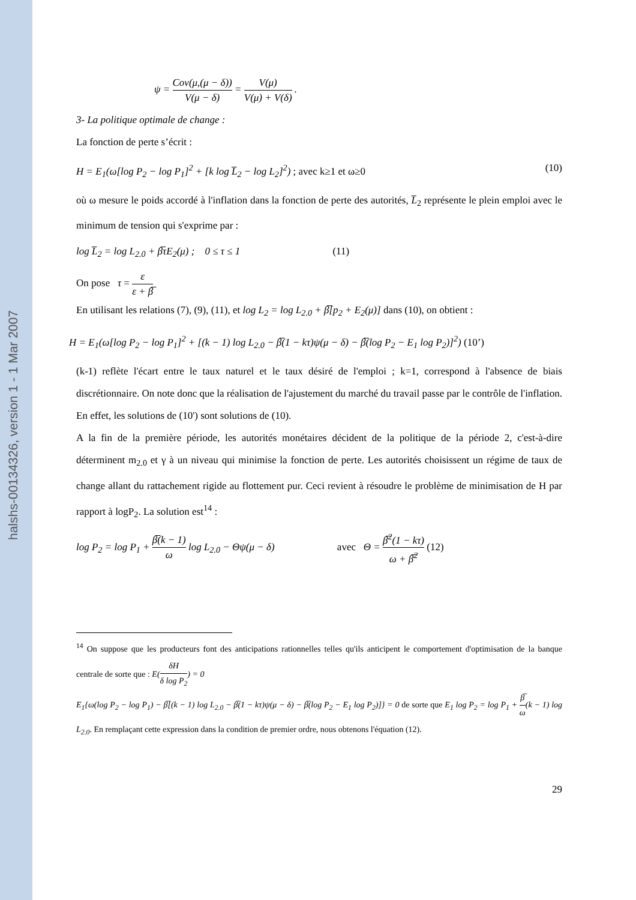halshs-00134326, version 1 - 1 Mar 2007
ψ = Cov(μ,(μ − δ)) V(μ − δ) = V(μ) V(μ) + V(δ) .
3- La politique optimale de change :
La fonction de perte s’écrit :
H = E<sub>1</sub>(ω[log P<sub>2</sub> − log P<sub>1</sub>]<sup>2</sup> + [k log L̅<sub>2</sub> − log L<sub>2</sub>]<sup>2</sup>) ; avec k≥1 et ω≥0 (10)
où ω mesure le poids accordé à l'inflation dans la fonction de perte des autorités, L̅<sub>2</sub> représente le plein emploi avec le minimum de tension qui s'exprime par :
log L̅<sub>2</sub> = log L<sub>2.0</sub> + β̅τE<sub>2</sub>(μ) ; 0 ≤ τ ≤ 1 (11)
On pose τ = ε ε + β̅
En utilisant les relations (7), (9), (11), et log L<sub>2</sub> = log L<sub>2.0</sub> + β̅[p<sub>2</sub> + E<sub>2</sub>(μ)] dans (10), on obtient :
H = E<sub>1</sub>(ω[log P<sub>2</sub> − log P<sub>1</sub>]<sup>2</sup> + [(k − 1) log L<sub>2.0</sub> − β̅(1 − kτ)ψ(μ − δ) − β̅(log P<sub>2</sub> − E<sub>1</sub> log P<sub>2</sub>)]<sup>2</sup>) (10’)
(k-1) reflète l'écart entre le taux naturel et le taux désiré de l'emploi ; k=1, correspond à l'absence de biais discrétionnaire. On note donc que la réalisation de l'ajustement du marché du travail passe par le contrôle de l'inflation. En effet, les solutions de (10') sont solutions de (10).
A la fin de la première période, les autorités monétaires décident de la politique de la période 2, c'est-à-dire déterminent m<sub>2.0</sub> et γ à un niveau qui minimise la fonction de perte. Les autorités choisissent un régime de taux de change allant du rattachement rigide au flottement pur. Ceci revient à résoudre le problème de minimisation de H par rapport à logP<sub>2</sub>. La solution est<sup>14</sup> :
log P<sub>2</sub> = log P<sub>1</sub> + β̅(k − 1) ω log L<sub>2.0</sub> − Θψ(μ − δ) avec Θ = β̅<sup>2</sup>(1 − kτ) ω + β̅<sup>2</sup> (12)
<sup>14</sup> On suppose que les producteurs font des anticipations rationnelles telles qu'ils anticipent le comportement d'optimisation de la banque centrale de sorte que : E(δH δ log P<sub>2</sub>) = 0
E<sub>1</sub>{ω(log P<sub>2</sub> − log P<sub>1</sub>) − β̅[(k − 1) log L<sub>2.0</sub> − β̅(1 − kτ)ψ(μ − δ) − β̅(log P<sub>2</sub> − E<sub>1</sub> log P<sub>2</sub>)]} = 0 de sorte que E<sub>1</sub> log P<sub>2</sub> = log P<sub>1</sub> + β̅ ω(k − 1) log L<sub>2.0</sub>. En remplaçant cette expression dans la condition de premier ordre, nous obtenons l'équation (12).
29